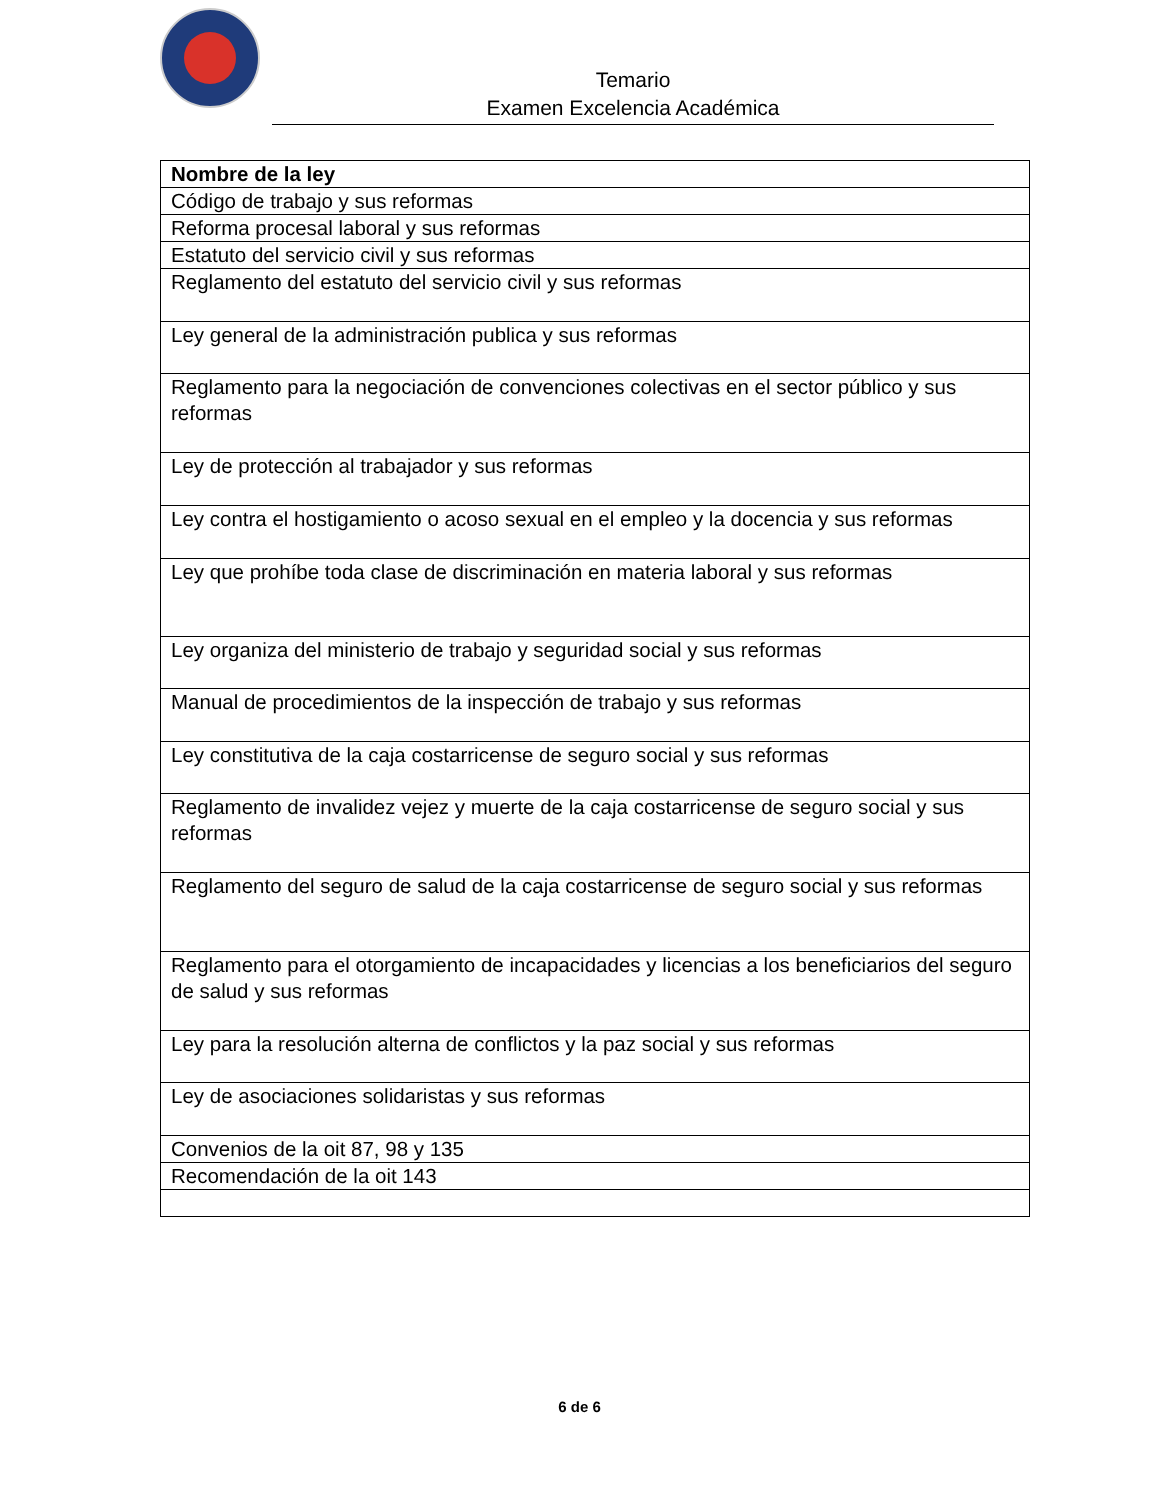Temario
Examen Excelencia Académica
| Nombre de la ley |
| --- |
| Código de trabajo y sus reformas |
| Reforma procesal laboral y sus reformas |
| Estatuto del servicio civil y sus reformas |
| Reglamento del estatuto del servicio civil y sus reformas |
| Ley general de la administración publica y sus reformas |
| Reglamento para la negociación de convenciones colectivas en el sector público y sus reformas |
| Ley de protección al trabajador y sus reformas |
| Ley contra el hostigamiento o acoso sexual en el empleo y la docencia y sus reformas |
| Ley que prohíbe toda clase de discriminación en materia laboral y sus reformas |
| Ley organiza del ministerio de trabajo y seguridad social y sus reformas |
| Manual de procedimientos de la inspección de trabajo y sus reformas |
| Ley constitutiva de la caja costarricense de seguro social y sus reformas |
| Reglamento de invalidez vejez y muerte de la caja costarricense de seguro social y sus reformas |
| Reglamento del seguro de salud de la caja costarricense de seguro social y sus reformas |
| Reglamento para el otorgamiento de incapacidades y licencias a los beneficiarios del seguro de salud y sus reformas |
| Ley para la resolución alterna de conflictos y la paz social y sus reformas |
| Ley de asociaciones solidaristas y sus reformas |
| Convenios de la oit 87, 98 y 135 |
| Recomendación de la oit 143 |
6 de 6